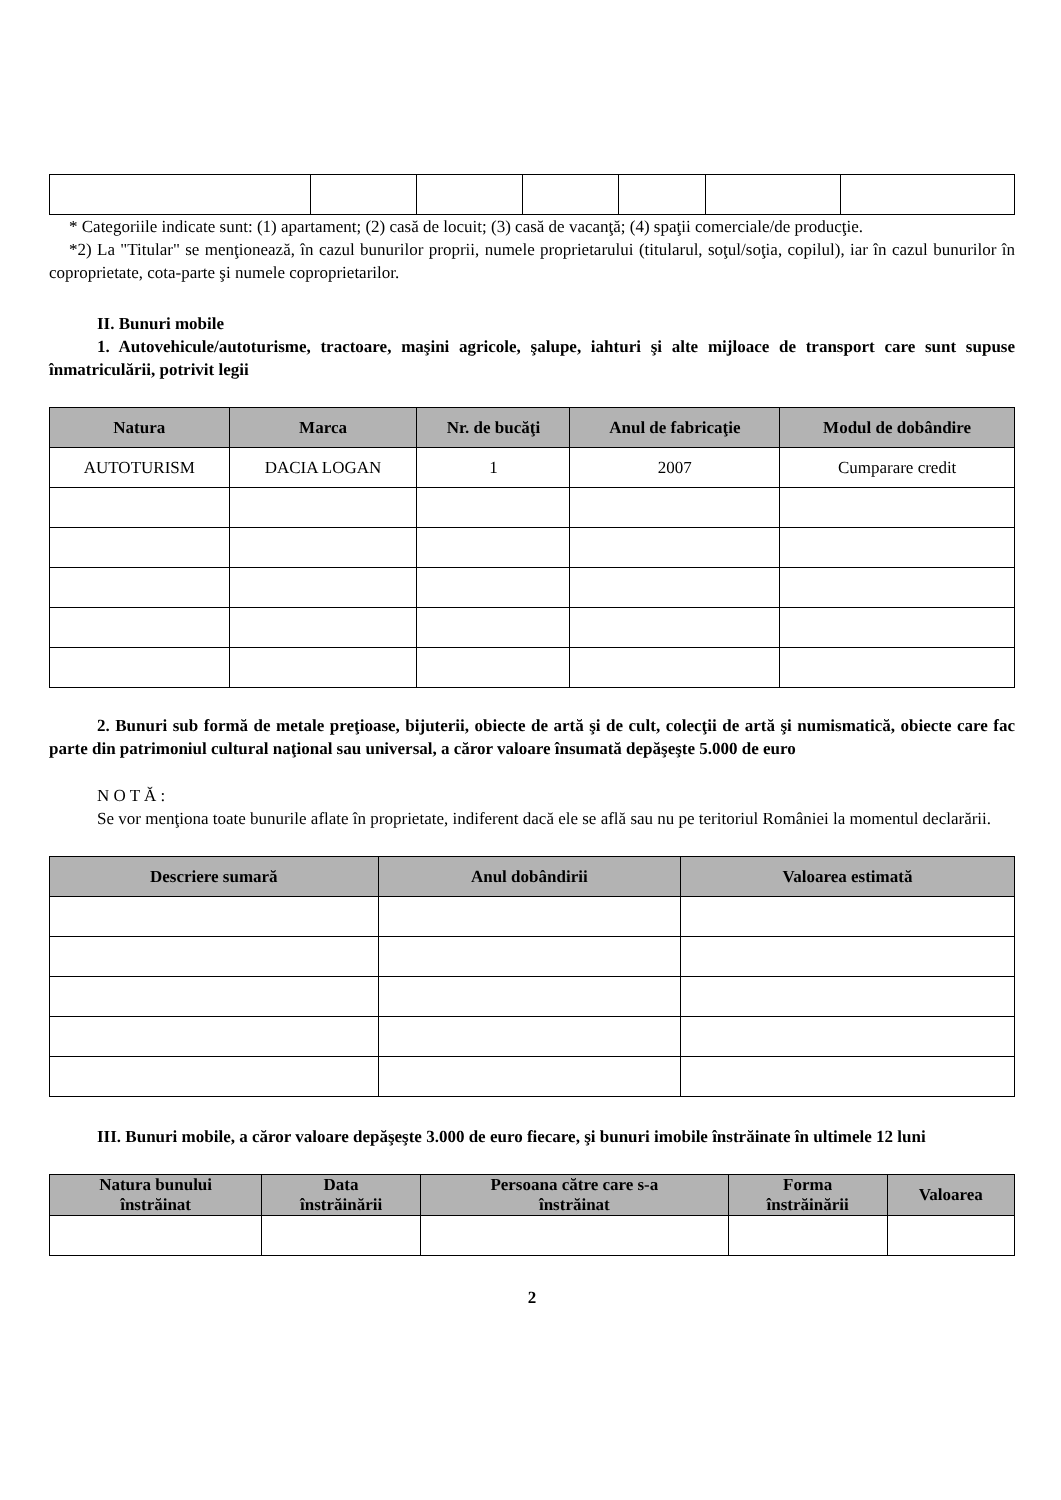* Categoriile indicate sunt: (1) apartament; (2) casă de locuit; (3) casă de vacanţă; (4) spaţii comerciale/de producţie.
*2) La "Titular" se menţionează, în cazul bunurilor proprii, numele proprietarului (titularul, soţul/soţia, copilul), iar în cazul bunurilor în coproprietate, cota-parte şi numele coproprietarilor.
II. Bunuri mobile
1. Autovehicule/autoturisme, tractoare, maşini agricole, şalupe, iahturi şi alte mijloace de transport care sunt supuse înmatriculării, potrivit legii
| Natura | Marca | Nr. de bucăţi | Anul de fabricaţie | Modul de dobândire |
| --- | --- | --- | --- | --- |
| AUTOTURISM | DACIA LOGAN | 1 | 2007 | Cumparare credit |
2. Bunuri sub formă de metale preţioase, bijuterii, obiecte de artă şi de cult, colecţii de artă şi numismatică, obiecte care fac parte din patrimoniul cultural naţional sau universal, a căror valoare însumată depăşeşte 5.000 de euro
N O T Ă :
Se vor menţiona toate bunurile aflate în proprietate, indiferent dacă ele se află sau nu pe teritoriul României la momentul declarării.
| Descriere sumară | Anul dobândirii | Valoarea estimată |
| --- | --- | --- |
III. Bunuri mobile, a căror valoare depăşeşte 3.000 de euro fiecare, şi bunuri imobile înstrăinate în ultimele 12 luni
| Natura bunului înstrăinat | Data înstrăinării | Persoana către care s-a înstrăinat | Forma înstrăinării | Valoarea |
| --- | --- | --- | --- | --- |
2